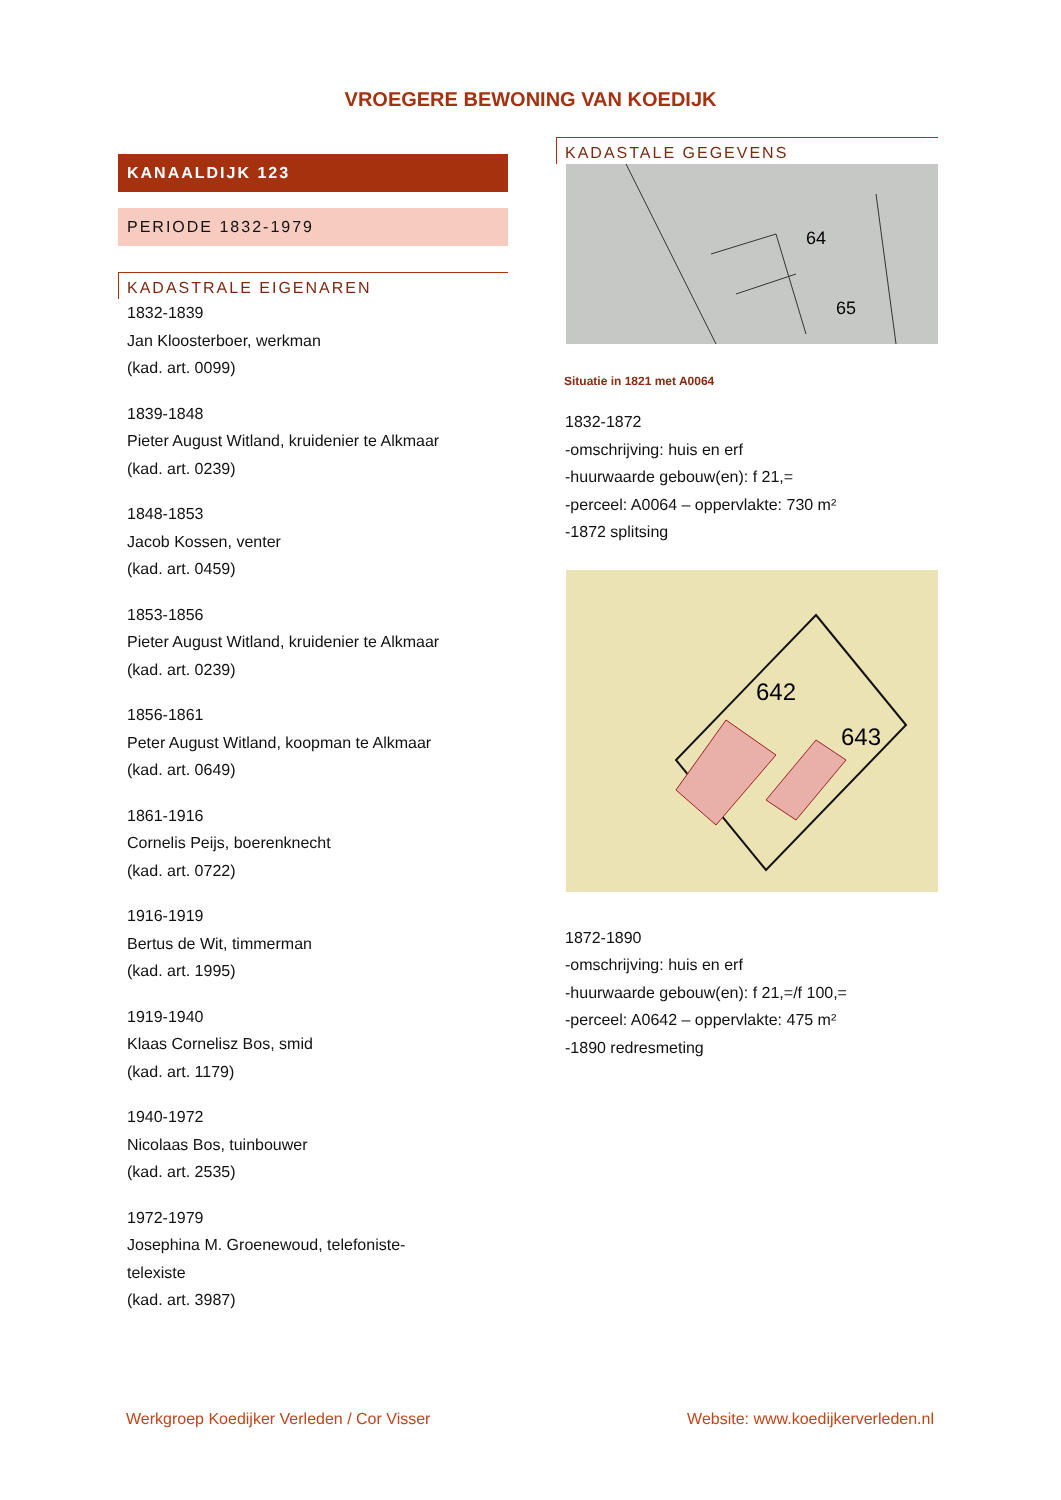VROEGERE BEWONING VAN KOEDIJK
KANAALDIJK 123
PERIODE 1832-1979
KADASTRALE EIGENAREN
1832-1839
Jan Kloosterboer, werkman
(kad. art. 0099)
1839-1848
Pieter August Witland, kruidenier te Alkmaar
(kad. art. 0239)
1848-1853
Jacob Kossen, venter
(kad. art. 0459)
1853-1856
Pieter August Witland, kruidenier te Alkmaar
(kad. art. 0239)
1856-1861
Peter August Witland, koopman te Alkmaar
(kad. art. 0649)
1861-1916
Cornelis Peijs, boerenknecht
(kad. art. 0722)
1916-1919
Bertus de Wit, timmerman
(kad. art. 1995)
1919-1940
Klaas Cornelisz Bos, smid
(kad. art. 1179)
1940-1972
Nicolaas Bos, tuinbouwer
(kad. art. 2535)
1972-1979
Josephina M. Groenewoud, telefoniste-
telexiste
(kad. art. 3987)
KADASTALE GEGEVENS
64
65
Situatie in 1821 met A0064
1832-1872
-omschrijving: huis en erf
-huurwaarde gebouw(en): f 21,=
-perceel: A0064 – oppervlakte: 730 m²
-1872 splitsing
642
643
1872-1890
-omschrijving: huis en erf
-huurwaarde gebouw(en): f 21,=/f 100,=
-perceel: A0642 – oppervlakte: 475 m²
-1890 redresmeting
Werkgroep Koedijker Verleden / Cor Visser Website: www.koedijkerverleden.nl